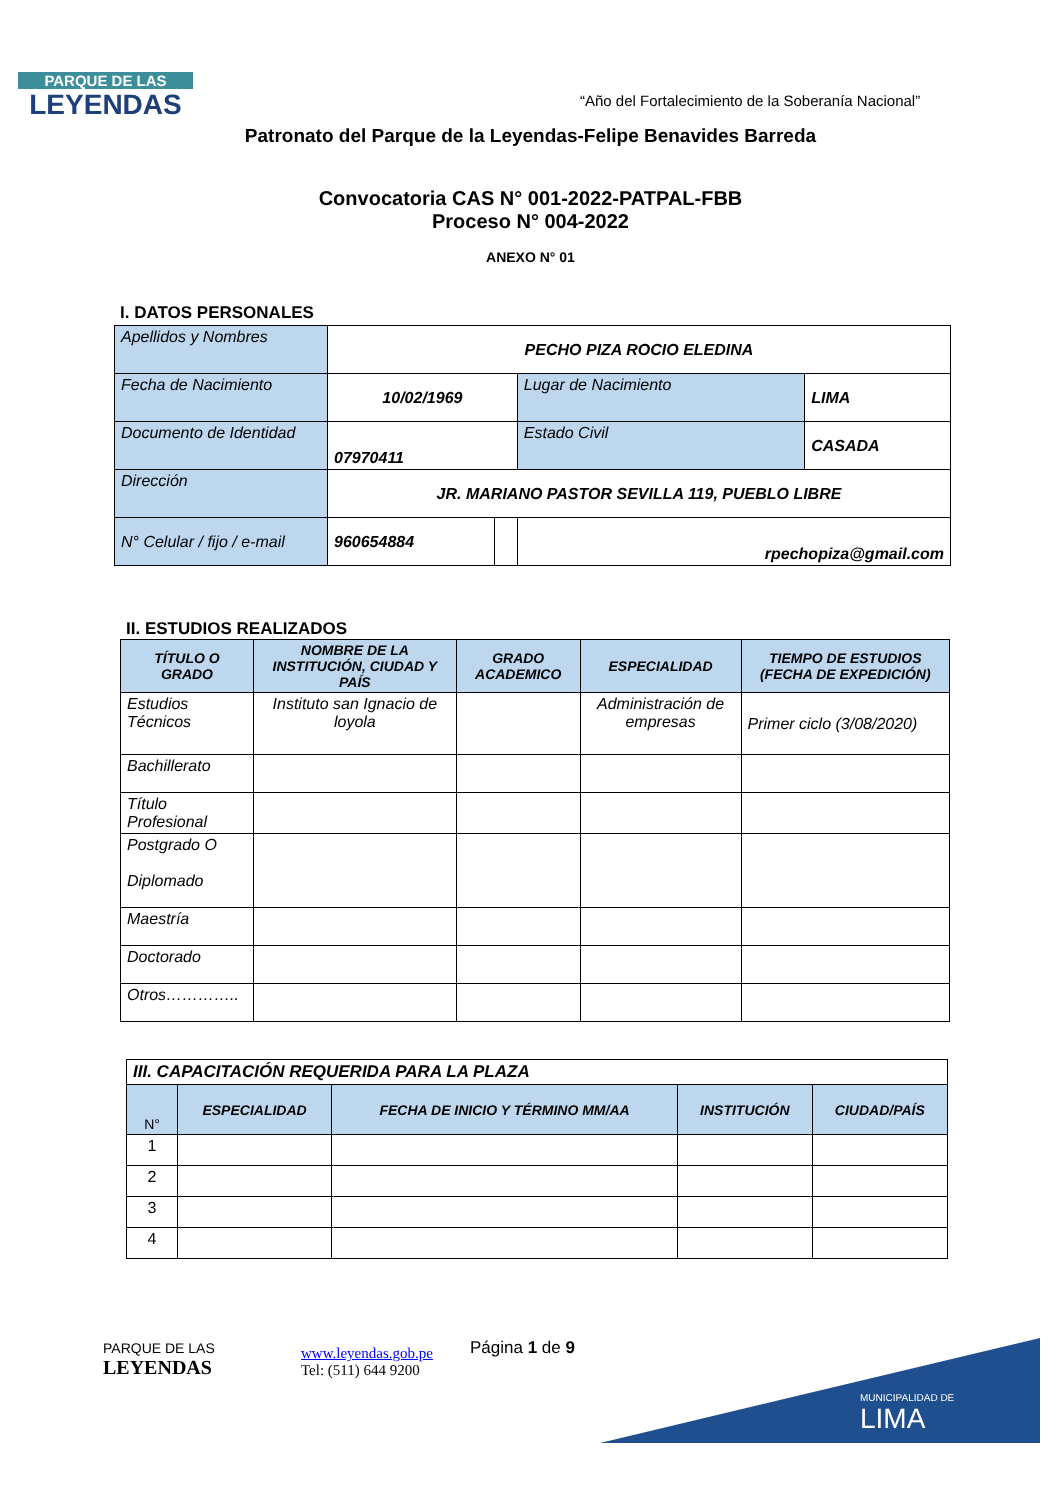PARQUE DE LAS
LEYENDAS
“Año del Fortalecimiento de la Soberanía Nacional”
Patronato del Parque de la Leyendas-Felipe Benavides Barreda
Convocatoria CAS N° 001-2022-PATPAL-FBB
Proceso N° 004-2022
ANEXO N° 01
I. DATOS PERSONALES
| Apellidos y Nombres | PECHO PIZA ROCIO ELEDINA | | | |
| Fecha de Nacimiento | 10/02/1969 | | Lugar de Nacimiento | LIMA |
| Documento de Identidad | 07970411 | | Estado Civil | CASADA |
| Dirección | JR. MARIANO PASTOR SEVILLA 119, PUEBLO LIBRE | | | |
| N° Celular / fijo / e-mail | 960654884 | | rpechopiza@gmail.com | |
II. ESTUDIOS REALIZADOS
| TÍTULO O GRADO | NOMBRE DE LA INSTITUCIÓN, CIUDAD Y PAÍS | GRADO ACADEMICO | ESPECIALIDAD | TIEMPO DE ESTUDIOS (FECHA DE EXPEDICIÓN) |
| --- | --- | --- | --- | --- |
| Estudios Técnicos | Instituto san Ignacio de loyola | | Administración de empresas | Primer ciclo (3/08/2020) |
| Bachillerato | | | | |
| Título Profesional | | | | |
| Postgrado O Diplomado | | | | |
| Maestría | | | | |
| Doctorado | | | | |
| Otros………….. | | | | |
| III. CAPACITACIÓN REQUERIDA PARA LA PLAZA | | | | |
| N° | ESPECIALIDAD | FECHA DE INICIO Y TÉRMINO MM/AA | INSTITUCIÓN | CIUDAD/PAÍS |
| 1 | | | | |
| 2 | | | | |
| 3 | | | | |
| 4 | | | | |
PARQUE DE LAS
LEYENDAS
www.leyendas.gob.pe
Tel: (511) 644 9200
Página 1 de 9
MUNICIPALIDAD DE
LIMA